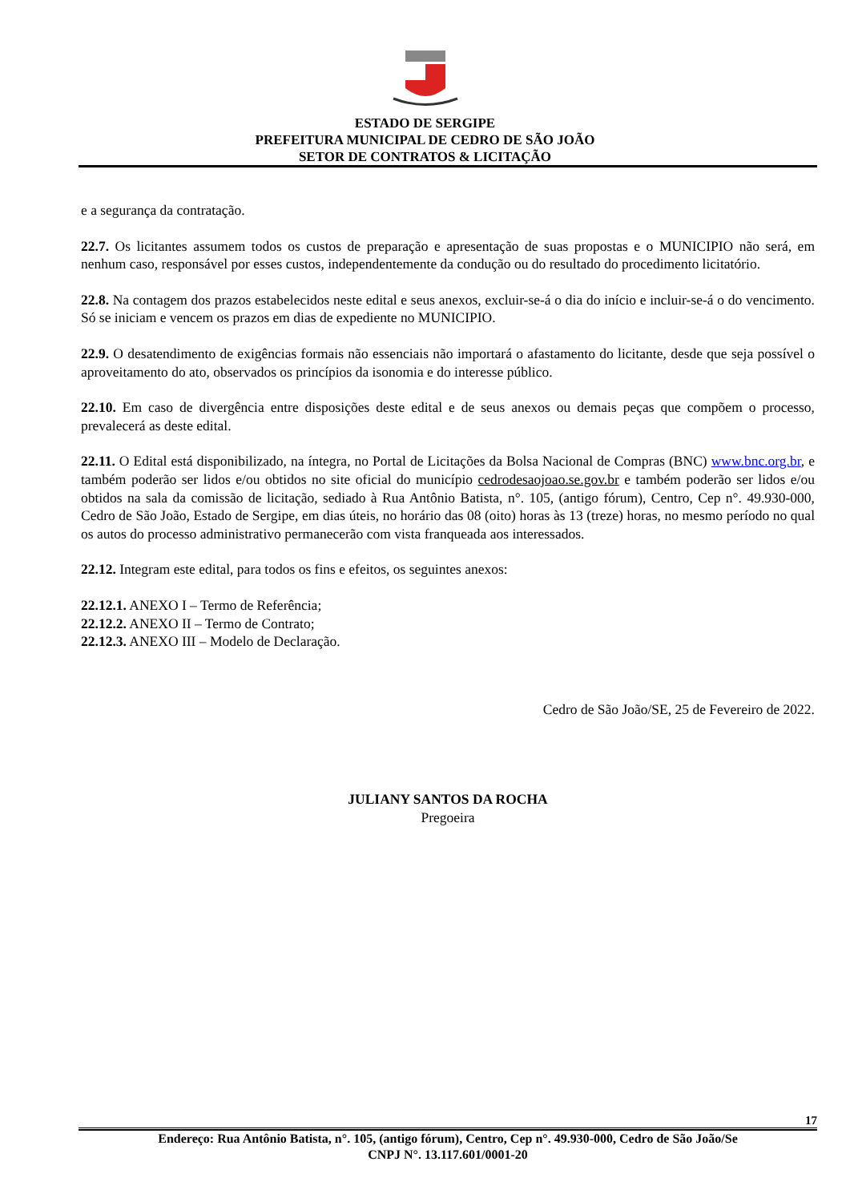ESTADO DE SERGIPE
PREFEITURA MUNICIPAL DE CEDRO DE SÃO JOÃO
SETOR DE CONTRATOS & LICITAÇÃO
e a segurança da contratação.
22.7. Os licitantes assumem todos os custos de preparação e apresentação de suas propostas e o MUNICIPIO não será, em nenhum caso, responsável por esses custos, independentemente da condução ou do resultado do procedimento licitatório.
22.8. Na contagem dos prazos estabelecidos neste edital e seus anexos, excluir-se-á o dia do início e incluir-se-á o do vencimento. Só se iniciam e vencem os prazos em dias de expediente no MUNICIPIO.
22.9. O desatendimento de exigências formais não essenciais não importará o afastamento do licitante, desde que seja possível o aproveitamento do ato, observados os princípios da isonomia e do interesse público.
22.10. Em caso de divergência entre disposições deste edital e de seus anexos ou demais peças que compõem o processo, prevalecerá as deste edital.
22.11. O Edital está disponibilizado, na íntegra, no Portal de Licitações da Bolsa Nacional de Compras (BNC) www.bnc.org.br, e também poderão ser lidos e/ou obtidos no site oficial do município cedrodesaojoao.se.gov.br e também poderão ser lidos e/ou obtidos na sala da comissão de licitação, sediado à Rua Antônio Batista, n°. 105, (antigo fórum), Centro, Cep n°. 49.930-000, Cedro de São João, Estado de Sergipe, em dias úteis, no horário das 08 (oito) horas às 13 (treze) horas, no mesmo período no qual os autos do processo administrativo permanecerão com vista franqueada aos interessados.
22.12. Integram este edital, para todos os fins e efeitos, os seguintes anexos:
22.12.1. ANEXO I – Termo de Referência;
22.12.2. ANEXO II – Termo de Contrato;
22.12.3. ANEXO III – Modelo de Declaração.
Cedro de São João/SE, 25 de Fevereiro de 2022.
JULIANY SANTOS DA ROCHA
Pregoeira
17
Endereço: Rua Antônio Batista, n°. 105, (antigo fórum), Centro, Cep n°. 49.930-000, Cedro de São João/Se
CNPJ N°. 13.117.601/0001-20